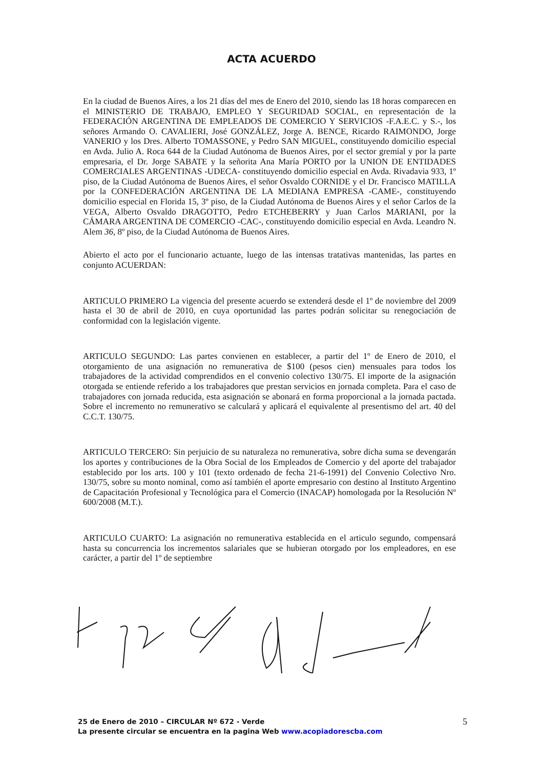ACTA ACUERDO
En la ciudad de Buenos Aires, a los 21 días del mes de Enero del 2010, siendo las 18 horas comparecen en el MINISTERIO DE TRABAJO, EMPLEO Y SEGURIDAD SOCIAL, en representación de la FEDERACIÓN ARGENTINA DE EMPLEADOS DE COMERCIO Y SERVICIOS -F.A.E.C. y S.-, los señores Armando O. CAVALIERI, José GONZÁLEZ, Jorge A. BENCE, Ricardo RAIMONDO, Jorge VANERIO y los Dres. Alberto TOMASSONE, y Pedro SAN MIGUEL, constituyendo domicilio especial en Avda. Julio A. Roca 644 de la Ciudad Autónoma de Buenos Aires, por el sector gremial y por la parte empresaria, el Dr. Jorge SABATE y la señorita Ana María PORTO por la UNION DE ENTIDADES COMERCIALES ARGENTINAS -UDECA- constituyendo domicilio especial en Avda. Rivadavia 933, 1º piso, de la Ciudad Autónoma de Buenos Aires, el señor Osvaldo CORNIDE y el Dr. Francisco MATILLA por la CONFEDERACIÓN ARGENTINA DE LA MEDIANA EMPRESA -CAME-, constituyendo domicilio especial en Florida 15, 3º piso, de la Ciudad Autónoma de Buenos Aires y el señor Carlos de la VEGA, Alberto Osvaldo DRAGOTTO, Pedro ETCHEBERRY y Juan Carlos MARIANI, por la CÁMARA ARGENTINA DE COMERCIO -CAC-, constituyendo domicilio especial en Avda. Leandro N. Alem 36, 8º piso, de la Ciudad Autónoma de Buenos Aires.
Abierto el acto por el funcionario actuante, luego de las intensas tratativas mantenidas, las partes en conjunto ACUERDAN:
ARTICULO PRIMERO La vigencia del presente acuerdo se extenderá desde el 1º de noviembre del 2009 hasta el 30 de abril de 2010, en cuya oportunidad las partes podrán solicitar su renegociación de conformidad con la legislación vigente.
ARTICULO SEGUNDO: Las partes convienen en establecer, a partir del 1º de Enero de 2010, el otorgamiento de una asignación no remunerativa de $100 (pesos cien) mensuales para todos los trabajadores de la actividad comprendidos en el convenio colectivo 130/75. El importe de la asignación otorgada se entiende referido a los trabajadores que prestan servicios en jornada completa. Para el caso de trabajadores con jornada reducida, esta asignación se abonará en forma proporcional a la jornada pactada. Sobre el incremento no remunerativo se calculará y aplicará el equivalente al presentismo del art. 40 del C.C.T. 130/75.
ARTICULO TERCERO: Sin perjuicio de su naturaleza no remunerativa, sobre dicha suma se devengarán los aportes y contribuciones de la Obra Social de los Empleados de Comercio y del aporte del trabajador establecido por los arts. 100 y 101 (texto ordenado de fecha 21-6-1991) del Convenio Colectivo Nro. 130/75, sobre su monto nominal, como así también el aporte empresario con destino al Instituto Argentino de Capacitación Profesional y Tecnológica para el Comercio (INACAP) homologada por la Resolución Nº 600/2008 (M.T.).
ARTICULO CUARTO: La asignación no remunerativa establecida en el articulo segundo, compensará hasta su concurrencia los incrementos salariales que se hubieran otorgado por los empleadores, en ese carácter, a partir del 1º de septiembre
25 de Enero de 2010 – CIRCULAR Nº 672 - Verde
La presente circular se encuentra en la pagina Web www.acopiadorescba.com
5